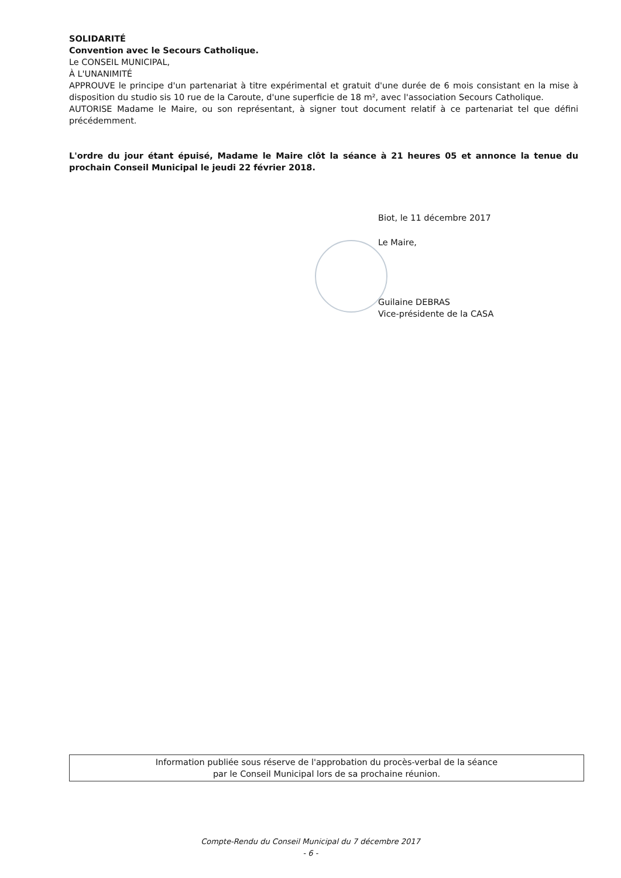SOLIDARITÉ
Convention avec le Secours Catholique.
Le CONSEIL MUNICIPAL,
À L'UNANIMITÉ
APPROUVE le principe d'un partenariat à titre expérimental et gratuit d'une durée de 6 mois consistant en la mise à disposition du studio sis 10 rue de la Caroute, d'une superficie de 18 m², avec l'association Secours Catholique.
AUTORISE Madame le Maire, ou son représentant, à signer tout document relatif à ce partenariat tel que défini précédemment.
L'ordre du jour étant épuisé, Madame le Maire clôt la séance à 21 heures 05 et annonce la tenue du prochain Conseil Municipal le jeudi 22 février 2018.
Biot, le 11 décembre 2017
Le Maire,
Guilaine DEBRAS
Vice-présidente de la CASA
Information publiée sous réserve de l'approbation du procès-verbal de la séance
par le Conseil Municipal lors de sa prochaine réunion.
Compte-Rendu du Conseil Municipal du 7 décembre 2017
- 6 -